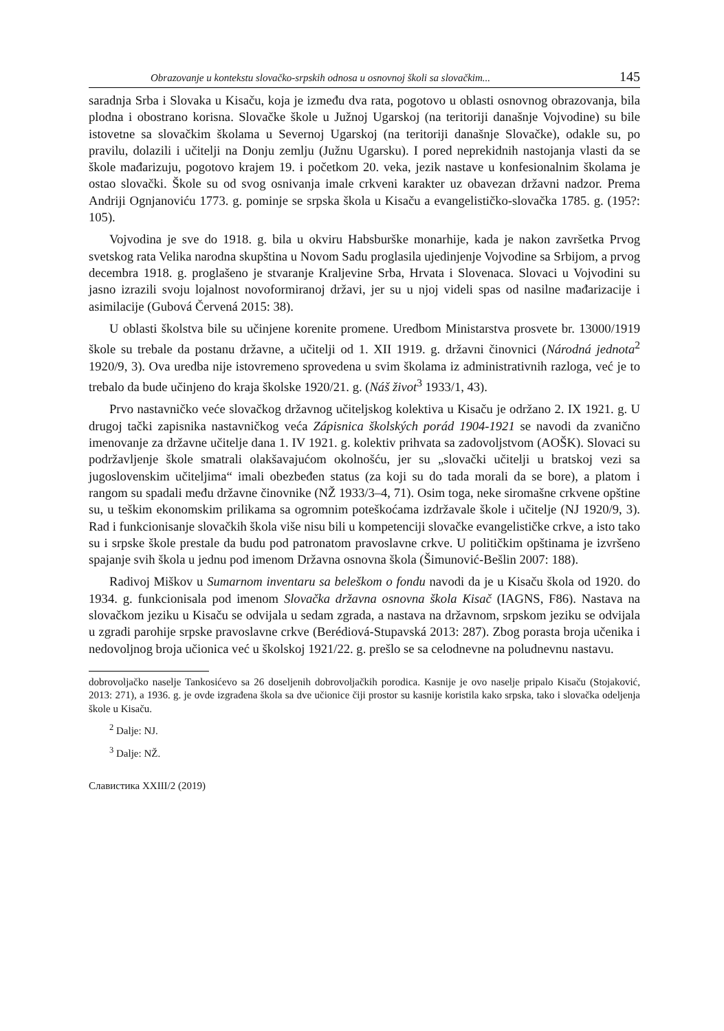Obrazovanje u kontekstu slovačko-srpskih odnosa u osnovnoj školi sa slovačkim... 145
saradnja Srba i Slovaka u Kisaču, koja je između dva rata, pogotovo u oblasti osnovnog obrazovanja, bila plodna i obostrano korisna. Slovačke škole u Južnoj Ugarskoj (na teritoriji današnje Vojvodine) su bile istovetne sa slovačkim školama u Severnoj Ugarskoj (na teritoriji današnje Slovačke), odakle su, po pravilu, dolazili i učitelji na Donju zemlju (Južnu Ugarsku). I pored neprekidnih nastojanja vlasti da se škole mađarizuju, pogotovo krajem 19. i početkom 20. veka, jezik nastave u konfesionalnim školama je ostao slovački. Škole su od svog osnivanja imale crkveni karakter uz obavezan državni nadzor. Prema Andriji Ognjanoviću 1773. g. pominje se srpska škola u Kisaču a evangelističko-slovačka 1785. g. (195?: 105).
Vojvodina je sve do 1918. g. bila u okviru Habsburške monarhije, kada je nakon završetka Prvog svetskog rata Velika narodna skupština u Novom Sadu proglasila ujedinjenje Vojvodine sa Srbijom, a prvog decembra 1918. g. proglašeno je stvaranje Kraljevine Srba, Hrvata i Slovenaca. Slovaci u Vojvodini su jasno izrazili svoju lojalnost novoformiranoj državi, jer su u njoj videli spas od nasilne mađarizacije i asimilacije (Gubová Červená 2015: 38).
U oblasti školstva bile su učinjene korenite promene. Uredbom Ministarstva prosvete br. 13000/1919 škole su trebale da postanu državne, a učitelji od 1. XII 1919. g. državni činovnici (Národná jednota<sup>2</sup> 1920/9, 3). Ova uredba nije istovremeno sprovedena u svim školama iz administrativnih razloga, već je to trebalo da bude učinjeno do kraja školske 1920/21. g. (Náš život<sup>3</sup> 1933/1, 43).
Prvo nastavničko veće slovačkog državnog učiteljskog kolektiva u Kisaču je održano 2. IX 1921. g. U drugoj tački zapisnika nastavničkog veća Zápisnica školských porád 1904-1921 se navodi da zvanično imenovanje za državne učitelje dana 1. IV 1921. g. kolektiv prihvata sa zadovoljstvom (AOŠK). Slovaci su podržavljenje škole smatrali olakšavajućom okolnošću, jer su „slovački učitelji u bratskoj vezi sa jugoslovenskim učiteljima“ imali obezbeđen status (za koji su do tada morali da se bore), a platom i rangom su spadali među državne činovnike (NŽ 1933/3–4, 71). Osim toga, neke siromašne crkvene opštine su, u teškim ekonomskim prilikama sa ogromnim poteškoćama izdržavale škole i učitelje (NJ 1920/9, 3). Rad i funkcionisanje slovačkih škola više nisu bili u kompetenciji slovačke evangelističke crkve, a isto tako su i srpske škole prestale da budu pod patronatom pravoslavne crkve. U političkim opštinama je izvršeno spajanje svih škola u jednu pod imenom Državna osnovna škola (Šimunović-Bešlin 2007: 188).
Radivoj Miškov u Sumarnom inventaru sa beleškom o fondu navodi da je u Kisaču škola od 1920. do 1934. g. funkcionisala pod imenom Slovačka državna osnovna škola Kisač (IAGNS, F86). Nastava na slovačkom jeziku u Kisaču se odvijala u sedam zgrada, a nastava na državnom, srpskom jeziku se odvijala u zgradi parohije srpske pravoslavne crkve (Berédiová-Stupavská 2013: 287). Zbog porasta broja učenika i nedovoljnog broja učionica već u školskoj 1921/22. g. prešlo se sa celodnevne na poludnevnu nastavu.
dobrovoljačko naselje Tankosićevo sa 26 doseljenih dobrovoljačkih porodica. Kasnije je ovo naselje pripalo Kisaču (Stojaković, 2013: 271), a 1936. g. je ovde izgrađena škola sa dve učionice čiji prostor su kasnije koristila kako srpska, tako i slovačka odeljenja škole u Kisaču.
<sup>2</sup> Dalje: NJ.
<sup>3</sup> Dalje: NŽ.
Славистика XXIII/2 (2019)